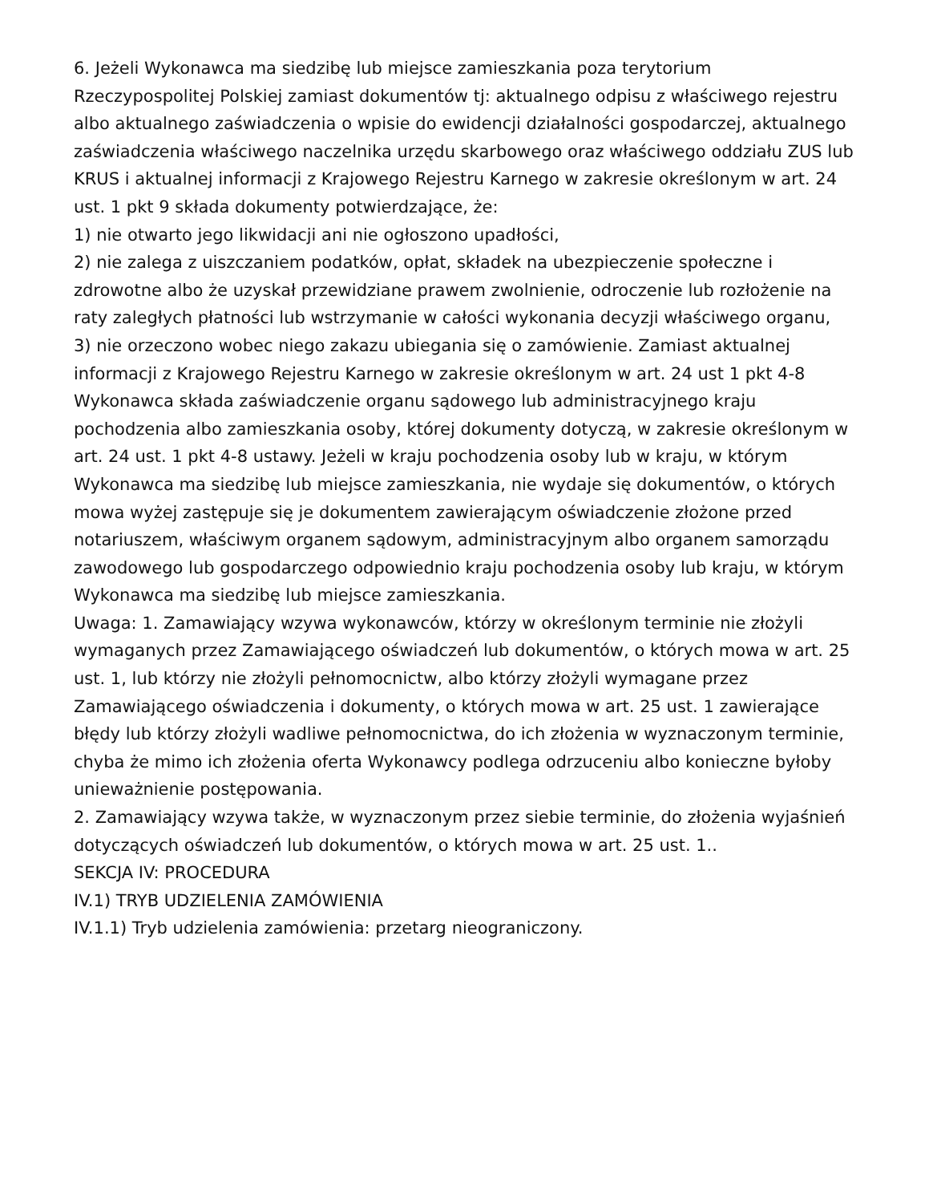6. Jeżeli Wykonawca ma siedzibę lub miejsce zamieszkania poza terytorium Rzeczypospolitej Polskiej zamiast dokumentów tj: aktualnego odpisu z właściwego rejestru albo aktualnego zaświadczenia o wpisie do ewidencji działalności gospodarczej, aktualnego zaświadczenia właściwego naczelnika urzędu skarbowego oraz właściwego oddziału ZUS lub KRUS i aktualnej informacji z Krajowego Rejestru Karnego w zakresie określonym w art. 24 ust. 1 pkt 9 składa dokumenty potwierdzające, że:
1) nie otwarto jego likwidacji ani nie ogłoszono upadłości,
2) nie zalega z uiszczaniem podatków, opłat, składek na ubezpieczenie społeczne i zdrowotne albo że uzyskał przewidziane prawem zwolnienie, odroczenie lub rozłożenie na raty zaległych płatności lub wstrzymanie w całości wykonania decyzji właściwego organu,
3) nie orzeczono wobec niego zakazu ubiegania się o zamówienie. Zamiast aktualnej informacji z Krajowego Rejestru Karnego w zakresie określonym w art. 24 ust 1 pkt 4-8 Wykonawca składa zaświadczenie organu sądowego lub administracyjnego kraju pochodzenia albo zamieszkania osoby, której dokumenty dotyczą, w zakresie określonym w art. 24 ust. 1 pkt 4-8 ustawy. Jeżeli w kraju pochodzenia osoby lub w kraju, w którym Wykonawca ma siedzibę lub miejsce zamieszkania, nie wydaje się dokumentów, o których mowa wyżej zastępuje się je dokumentem zawierającym oświadczenie złożone przed notariuszem, właściwym organem sądowym, administracyjnym albo organem samorządu zawodowego lub gospodarczego odpowiednio kraju pochodzenia osoby lub kraju, w którym Wykonawca ma siedzibę lub miejsce zamieszkania.
Uwaga: 1. Zamawiający wzywa wykonawców, którzy w określonym terminie nie złożyli wymaganych przez Zamawiającego oświadczeń lub dokumentów, o których mowa w art. 25 ust. 1, lub którzy nie złożyli pełnomocnictw, albo którzy złożyli wymagane przez Zamawiającego oświadczenia i dokumenty, o których mowa w art. 25 ust. 1 zawierające błędy lub którzy złożyli wadliwe pełnomocnictwa, do ich złożenia w wyznaczonym terminie, chyba że mimo ich złożenia oferta Wykonawcy podlega odrzuceniu albo konieczne byłoby unieważnienie postępowania.
2. Zamawiający wzywa także, w wyznaczonym przez siebie terminie, do złożenia wyjaśnień dotyczących oświadczeń lub dokumentów, o których mowa w art. 25 ust. 1..
SEKCJA IV: PROCEDURA
IV.1) TRYB UDZIELENIA ZAMÓWIENIA
IV.1.1) Tryb udzielenia zamówienia: przetarg nieograniczony.